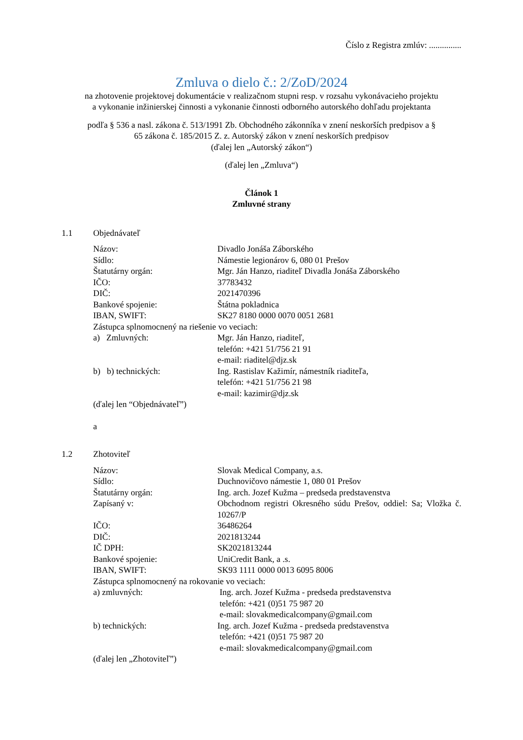Číslo z Registra zmlúv: ...............
Zmluva o dielo č.: 2/ZoD/2024
na zhotovenie projektovej dokumentácie v realizačnom stupni resp. v rozsahu vykonávacieho projektu
a vykonanie inžinierskej činnosti a vykonanie činnosti odborného autorského dohľadu projektanta
podľa § 536 a nasl. zákona č. 513/1991 Zb. Obchodného zákonníka v znení neskorších predpisov a §
65 zákona č. 185/2015 Z. z. Autorský zákon v znení neskorších predpisov
(ďalej len „Autorský zákon“)
(ďalej len „Zmluva“)
Článok 1
Zmluvné strany
1.1 Objednávateľ
Názov: Divadlo Jonáša Záborského
Sídlo: Námestie legionárov 6, 080 01 Prešov
Štatutárny orgán: Mgr. Ján Hanzo, riaditeľ Divadla Jonáša Záborského
IČO: 37783432
DIČ: 2021470396
Bankové spojenie: Štátna pokladnica
IBAN, SWIFT: SK27 8180 0000 0070 0051 2681
Zástupca splnomocnený na riešenie vo veciach:
a) Zmluvných: Mgr. Ján Hanzo, riaditeľ,
telefón: +421 51/756 21 91
e-mail: riaditel@djz.sk
b) b) technických: Ing. Rastislav Kažimír, námestník riaditeľa,
telefón: +421 51/756 21 98
e-mail: kazimir@djz.sk
(ďalej len “Objednávateľ”)
a
1.2 Zhotoviteľ
Názov: Slovak Medical Company, a.s.
Sídlo: Duchnovičovo námestie 1, 080 01 Prešov
Štatutárny orgán: Ing. arch. Jozef Kužma – predseda predstavenstva
Zapísaný v: Obchodnom registri Okresného súdu Prešov, oddiel: Sa; Vložka č. 10267/P
IČO: 36486264
DIČ: 2021813244
IČ DPH: SK2021813244
Bankové spojenie: UniCredit Bank, a .s.
IBAN, SWIFT: SK93 1111 0000 0013 6095 8006
Zástupca splnomocnený na rokovanie vo veciach:
a) zmluvných: Ing. arch. Jozef Kužma - predseda predstavenstva
telefón: +421 (0)51 75 987 20
e-mail: slovakmedicalcompany@gmail.com
b) technických: Ing. arch. Jozef Kužma - predseda predstavenstva
telefón: +421 (0)51 75 987 20
e-mail: slovakmedicalcompany@gmail.com
(ďalej len „Zhotoviteľ”)